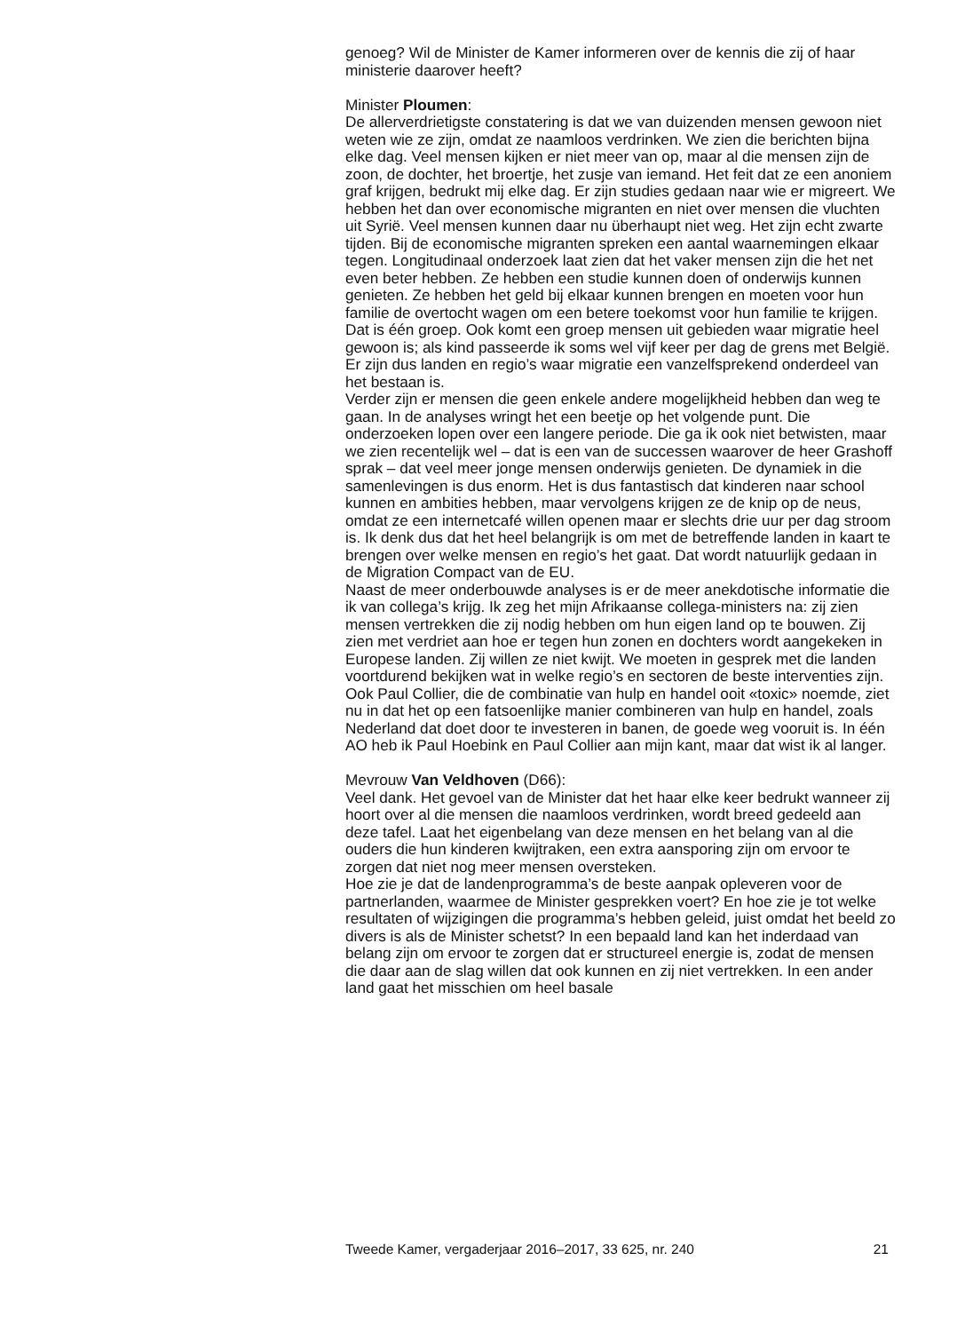genoeg? Wil de Minister de Kamer informeren over de kennis die zij of haar ministerie daarover heeft?
Minister Ploumen:
De allerverdrietigste constatering is dat we van duizenden mensen gewoon niet weten wie ze zijn, omdat ze naamloos verdrinken. We zien die berichten bijna elke dag. Veel mensen kijken er niet meer van op, maar al die mensen zijn de zoon, de dochter, het broertje, het zusje van iemand. Het feit dat ze een anoniem graf krijgen, bedrukt mij elke dag. Er zijn studies gedaan naar wie er migreert. We hebben het dan over economische migranten en niet over mensen die vluchten uit Syrië. Veel mensen kunnen daar nu überhaupt niet weg. Het zijn echt zwarte tijden. Bij de economische migranten spreken een aantal waarnemingen elkaar tegen. Longitudinaal onderzoek laat zien dat het vaker mensen zijn die het net even beter hebben. Ze hebben een studie kunnen doen of onderwijs kunnen genieten. Ze hebben het geld bij elkaar kunnen brengen en moeten voor hun familie de overtocht wagen om een betere toekomst voor hun familie te krijgen. Dat is één groep. Ook komt een groep mensen uit gebieden waar migratie heel gewoon is; als kind passeerde ik soms wel vijf keer per dag de grens met België. Er zijn dus landen en regio’s waar migratie een vanzelfsprekend onderdeel van het bestaan is.
Verder zijn er mensen die geen enkele andere mogelijkheid hebben dan weg te gaan. In de analyses wringt het een beetje op het volgende punt. Die onderzoeken lopen over een langere periode. Die ga ik ook niet betwisten, maar we zien recentelijk wel – dat is een van de successen waarover de heer Grashoff sprak – dat veel meer jonge mensen onderwijs genieten. De dynamiek in die samenlevingen is dus enorm. Het is dus fantastisch dat kinderen naar school kunnen en ambities hebben, maar vervolgens krijgen ze de knip op de neus, omdat ze een internetcafé willen openen maar er slechts drie uur per dag stroom is. Ik denk dus dat het heel belangrijk is om met de betreffende landen in kaart te brengen over welke mensen en regio’s het gaat. Dat wordt natuurlijk gedaan in de Migration Compact van de EU.
Naast de meer onderbouwde analyses is er de meer anekdotische informatie die ik van collega’s krijg. Ik zeg het mijn Afrikaanse collega-ministers na: zij zien mensen vertrekken die zij nodig hebben om hun eigen land op te bouwen. Zij zien met verdriet aan hoe er tegen hun zonen en dochters wordt aangekeken in Europese landen. Zij willen ze niet kwijt. We moeten in gesprek met die landen voortdurend bekijken wat in welke regio’s en sectoren de beste interventies zijn. Ook Paul Collier, die de combinatie van hulp en handel ooit «toxic» noemde, ziet nu in dat het op een fatsoenlijke manier combineren van hulp en handel, zoals Nederland dat doet door te investeren in banen, de goede weg vooruit is. In één AO heb ik Paul Hoebink en Paul Collier aan mijn kant, maar dat wist ik al langer.
Mevrouw Van Veldhoven (D66):
Veel dank. Het gevoel van de Minister dat het haar elke keer bedrukt wanneer zij hoort over al die mensen die naamloos verdrinken, wordt breed gedeeld aan deze tafel. Laat het eigenbelang van deze mensen en het belang van al die ouders die hun kinderen kwijtraken, een extra aansporing zijn om ervoor te zorgen dat niet nog meer mensen oversteken.
Hoe zie je dat de landenprogramma’s de beste aanpak opleveren voor de partnerlanden, waarmee de Minister gesprekken voert? En hoe zie je tot welke resultaten of wijzigingen die programma’s hebben geleid, juist omdat het beeld zo divers is als de Minister schetst? In een bepaald land kan het inderdaad van belang zijn om ervoor te zorgen dat er structureel energie is, zodat de mensen die daar aan de slag willen dat ook kunnen en zij niet vertrekken. In een ander land gaat het misschien om heel basale
Tweede Kamer, vergaderjaar 2016–2017, 33 625, nr. 240 21